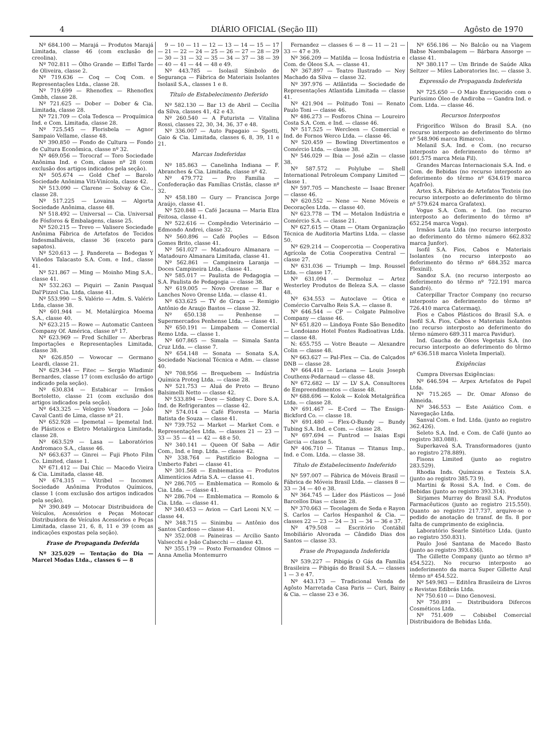4 DIÁRIO OFICIAL (Seção III) Agôsto de 1970
Nº 684.100 — Marajá — Produtos Marajá Limitada, classe 46 (com exclusão de creolina).
Nº 702.811 — Ôlho Grande — Eiffel Tarde de Oliveira, classe 2.
Nº 719.636 — Coq — Coq Com. e Representações Ltda., classe 28.
Nº 719.699 — Rhenoflex — Rhenoflex Gmbh, classe 28.
Nº 721.625 — Dober — Dober & Cia. Limitada, classe 28.
Nº 721.709 — Cola Tedesca — Proquímica Ind. e Com. Limitada, classe 28.
Nº 725.545 — Florisbela — Agnor Sampaio Vellame, classe 48.
Nº 390.850 — Fondo de Cultura — Fondo de Cultura Econômica, classe nº 32.
Nº 469.056 — Torocraf — Toro Sociedade Anônima Ind. e Com, classe nº 28 (com exclusão dos artigos indicados pela seção).
Nº 505.674 — Gold Chef — Barolo Sociedade Anônima Viti-Vinícola, classe 42.
Nº 513.090 — Clarene — Solvay & Cie., classe 28.
Nº 517.225 — Lovaina — Algorta Sociedade Anônima, classe 48.
Nº 518.492 — Universal — Cia. Universal de Fósforos & Embalagens, classe 25.
Nº 520.215 — Trevo — Valisere Sociedade Anônima Fábrica de Artefatos de Tecidos Indesmalháveis, classe 36 (exceto para sapatos).
Nº 520.613 — J. Pandereta — Bodegas Y Viñedos Talacasto S.A. Com. e Ind., classe 41.
Nº 521.867 — Ming — Moinho Ming S.A., classe 41.
Nº 532.263 — Piquiri — Zanin Pasqual Dal'Pizzol Cia. Ltda, classe 41.
Nº 553.990 — S. Valério — Adm. S. Valério Ltda, classe 38.
Nº 601.944 — M. Metalúrgica Moema S.A., classe 40.
Nº 623.215 — Rowe — Automatic Canteen Company Of. América, classe nº 17.
Nº 623.969 — Fred Schiller — Aberbras Importações e Representações Limitada, classe 38.
Nº 626.850 — Vowocar — Germano Leardi, classe 21.
Nº 629.344 — Fitec — Sergio Wladimir Bernardes, classe 17 (com exclusão do artigo indicado pela seção).
Nº 630.834 — Estabicar — Irmãos Bortoletto, classe 21 (com exclusão dos artigos indicados pela seção).
Nº 643.325 — Velogiro Voadora — João Caval Canti de Lima, classe nº 21.
Nº 652.928 — Ipemetal — Ipemetal Ind. de Plásticos e Eletro Metalúrgica Limitada, classe 28.
Nº 663.529 — Lasa — Laboratórios Andromaco S.A., classe 46.
Nº 663.637 — Ginrei — Fuji Photo Film Co. Limited, classe 1.
Nº 671.412 — Dai Chic — Macedo Vieira & Cia. Limitada, classe 48.
Nº 674.315 — Vitribel — Incomex Sociedade Anônima Produtos Químicos, classe 1 (com exclusão dos artigos indicados pela seção).
Nº 390.849 — Motocar Distribuidora de Veículos, Acessórios e Peças Motocar Distribuidora de Veículos Acessórios e Peças Limitada, classe 21, 6, 8, 11 e 39 (com as indicações expostas pela seção).
Frase de Propaganda Deferida
Nº 325.029 — Tentação do Dia — Marcel Modas Ltda., classes 6 — 8
9 — 10 — 11 — 12 — 13 — 14 — 15 — 17 — 21 — 22 — 24 — 25 — 26 — 27 — 28 — 29 — 30 — 31 — 32 — 35 — 34 — 37 — 38 — 39 — 40 — 41 — 44 — 48 e 49.
Nº 443.785 — Isolasil Símbolo de Segurança — Fábrica de Materiais Isolantes Isolasil S.A., classes 1 e 8.
Título de Estabelecimento Deferido
Nº 582.130 — Bar 13 de Abril — Cecília da Silva, classes 41, 42 e 43.
Nº 260.540 — A Futurista — Vitalina Rossi, classes 22, 30, 34, 36, 37 e 48.
Nº 336.007 — Auto Papagaio — Spotti, Gaio & Cia. Limitada, classes 6, 8, 39, 11 e 21.
Marcas Indeferidas
Nº 185.863 — Canelinha Indiana — F. Abranches & Cia. Limitada, classe nº 42.
Nº 479.772 — Pro Familia — Confederação das Famílias Cristãs, classe nº 32.
Nº 458.180 — Gury — Francisca Jorge Araújo, classe 41.
Nº 520.848 — Café Jacauna — Maria Elza Feitosa, classe 41.
Nº 522.616 — Compêndio Veterinário — Edmondo Andrei, classe 32.
Nº 560.896 — Café Poções — Edson Gomes Brito, classe 41.
Nº 561.027 — Matadouro Almanara — Matadouro Almanara Limitada, classe 41.
Nº 562.861 — Campineira Laranja — Doces Campineira Ltda., classe 41.
Nº 585.017 — Paulista de Pedagogia — S.A. Paulista de Pedagogia — classe 38.
Nº 619.005 — Novo Orense — Bar e Lanches Novo Orense Ltda. — classe 41.
Nº 633.625 — TV de Graça — Remigio Antônio de Araujo Bastos — classe 32.
Nº 650.138 — Penhense — Supermercados Penhense Ltda. — classe 41.
Nº 650.191 — Limpabem — Comercial Remo Ltda. — classe 1.
Nº 607.865 — Simala — Simala Santa Cruz Ltda. — classe 7.
Nº 654.148 — Sonata — Sonata S.A. Sociedade Nacional Técnica e Adm. — classe 40.
Nº 708.956 — Brequebem — Indústria Química Proteg Ltda. — classe 28.
Nº 521.753 — Aluá de Preto — Bruno Balsimelli Netto — classe 42.
Nº 533.894 — Dore — Sidney C. Dore S.A. Ind. de Refrigerantes — classe 42.
Nº 574.014 — Café Floresta — Maria Batista de Souza — classe 41.
Nº 739.752 — Market — Market Com. e Representações Ltda. — classes 21 — 23 — 33 — 35 — 41 — 42 — 48 e 50.
Nº 340.141 — Queen Of Saba — Adir Com., Ind. e Imp. Ltda. — classe 42.
Nº 338.764 — Pastifício Bologna — Umberto Fabri — classe 41.
Nº 301.568 — Embiematica — Produtos Alimentícios Adria S.A. — classe 41.
Nº 286.705 — Emblematica — Romolo & Cia. Ltda. — classe 41.
Nº 286.704 — Emblematica — Romolo & Cia. Ltda. — classe 41.
Nº 340.453 — Avion — Carl Leoni N.V. — classe 44.
Nº 348.715 — Sinimbu — Antônio dos Santos Cardoso — classe 41.
Nº 352.008 — Paineiras — Arcilio Santo Valsecchi e João Calsecchi — classe 43.
Nº 355.179 — Posto Fernandez Olmos — Anna Amelia Montemurro
Fernandez — classes 6 — 8 — 11 — 21 — 33 — 47 e 39.
Nº 366.209 — Matilda — Icosa Indústria e Com. de Óleos S.A. — classe 41.
Nº 367.897 — Teatro Ilustrado — Ney Machado da Silva — classe 32.
Nº 397.976 — Atlântida — Sociedade de Representações Atlantida Limitada — classe 41.
Nº 421.904 — Politudo Toni — Renato Paulo Toni — classe 46.
Nº 486.273 — Fosforos China — Loureiro Costa S.A. Com. e Ind. — classe 46.
Nº 517.525 — Wercleen — Comercial e Ind. de Fornos Werco Ltda. — classe 46.
Nº 520.459 — Bowling Divertimentos e Comércio Ltda. — classe 38.
Nº 546.029 — Ibia — José aZin — classe 38.
Nº 587.572 — Polylube — Shell International Petroleum Company Limited — classe 1.
Nº 597.705 — Mancheste — Isaac Brener — classe 46.
Nº 620.552 — Nene — Nene Móveis e Decorações Ltda. — classe 40.
Nº 623.778 — TM — Metalon Indústria e Comércio S.A. — classe 21.
Nº 627.615 — Otam — Otam Organização Técnica de Auditoria Martins Ltda. — classe 50.
Nº 629.214 — Coopercotia — Cooperativa Agrícola de Cotia Cooperativa Central — classe 27.
Nº 631.036 — Triumph — Imp. Roussel Ltda. — classe 17.
Nº 631.094 — Dermoluz — Artez Westerley Produtos de Beleza S.A. — classe 48.
Nº 634.553 — Autoclave — Ótica e Comércio Carvalho Reis S.A. — classe 8.
Nº 646.544 — CP — Colgate Palmolive Company — classe 46.
Nº 651.820 — Lindoya Fonte São Benedito — Londoiano Hotel Fontes Radioativas Ltda. — classe 48.
N: 655.755 — Votre Beaute — Alexandre Colin — classe 48.
Nº 663.627 — Pal-Flex — Cia. de Calçados DNB — classe 28.
Nº 664.418 — Loriana — Louis Joseph Couthenx-Pedarnaud — classe 48.
Nº 672.682 — LV — LV S.A. Consultores de Empreendimentos — classe 48.
Nº 688.696 — Kolok — Kolok Metalgráfica Ltda. — classe 28.
Nº 691.467 — E-Cord — The Ensign-Bickford Co. — classe 18.
Nº 691.480 — Flex-O-Bundy — Bundy Tubing S.A. Ind. e Com. — classe 28.
Nº 697.694 — Funtrod — Isaias Espi Garcia — classe 5.
Nº 406.710 — Titanus — Titanus Imp., Ind. e Com. Ltda. — classe 38.
Título de Estabelecimento Indeferido
Nº 597.007 — Fábrica de Móveis Brasil — Fábrica de Móveis Brasil Ltda. — classes 8 — 33 — 34 — 40 e 38.
Nº 364.745 — Lider dos Plásticos — José Barcellos Dias — classe 28.
Nº 370.663 — Tecelagem de Seda e Rayon S. Carlos — Carlos Hespanhol & Cia. — classes 22 — 23 — 24 — 31 — 34 — 36 e 37.
Nº 479.508 — Escritório Contábil Imobiliário Alvorada — Cândido Dias dos Santos — classe 33.
Frase de Propaganda Indeferida
Nº 539.227 — Pibigás O Gás da Familia Brasileira — Pibigás do Brasil S.A. — classes 1 — 3 e 47.
Nº 443.173 — Tradicional Venda de Agôsto Marretada Casa Paris — Curi, Bainy & Cia. — classe 23 e 36.
Nº 656.186 — No Balcão ou na Viagem Babse Naembalagem — Bárbara Ansorge — classe 41.
Nº 380.117 — Um Brinde de Saúde Alka Seltzer — Miles Laboratories Inc. — classe 3.
Expressão de Propaganda Indeferida
Nº 725.650 — O Maio Enriquecido com o Puríssimo Óleo de Andiroba — Gandra Ind. e Com. Ltda. — classe 46.
Recursos Interpostos
Frigorífico Wilson do Brasil S.A. (no recurso interposto ao deferimento do têrmo nº 548.906 marca Rimarco).
Melanil S.A. Ind. e Com. (no recurso interposto ao deferimento do têrmo nº 601.575 marca Meia Fil).
Grandes Marcas Internacionais S.A. Ind. e Com. de Bebidas (no recurso interposto ao deferimento do têrmo nº 634.619 marca Açafrôo).
Artex S.A. Fábrica de Artefatos Texteis (no recurso interposto ao deferimento do têrmo nº 579.624 marca Grafatex).
Vogue S.A. Com. e Ind. (no recurso interposto ao deferimento do têrmo nº 652.254 marca Voga).
Irmãos Luta Ltda (no recurso interposto ao deferimento do têrmo número 662.832 marca Junfor).
Isofil S.A. Fios, Cabos e Materiais Isolantes (no recurso interposto ao deferimento do têrmo nº 684.352 marca Flexinil).
Sandoz S.A. (no recurso interposto ao deferimento do têrmo nº 722.191 marca Sandré).
Caterpillar Tractor Company (no recurso interposto ao deferimento do têrmo nº 726.410 marca Catermaq).
Fios e Cabos Plásticos do Brasil S.A. e Isofil S.A. Fios, Cabos e Materiais Isolantes (no recurso interposto ao deferimento do têrmo número 689.311 marca Pavidur).
Ind. Gaucha de Óleos Vegetais S.A. (no recurso interposto ao deferimento do têrmo nº 636.518 marca Violeta Imperial).
Exigências
Cumpra Diversas Exigências:
Nº 646.594 — Arpex Artefatos de Papel Ltda.
Nº 715.265 — Dr. Omar Afonso de Almeida.
Nº 346.553 — Este Asiático Com. e Navegação Ltda.
Sanval Com. e Ind. Ltda. (junto ao registro 362.426).
Seleto S.A. Ind. e Com. de Café (junto ao registro 383.088).
Superkaveá S.A. Transformadores (junto ao registro 278.889).
Fisons Limited (junto ao registro 283.529).
Rhodia Inds. Químicas e Texteis S.A. (junto ao registro 385.73 9).
Martini & Rossi S.A. Ind. e Com. de Bebidas (junto ao registro 393.314).
Sirjames Murray do Brasil S.A. Produtos Farmacêuticos (junto ao registro 215.550). Quanto ao registro 217.737, arquive-se o pedido de anotação de transf. de fls. 8 por falta de cumprimento de exigência.
Laboratório Searle Sintético Ltda. (junto ao registro 350.831).
Paulo José Santana de Macedo Basto (junto ao registro 393.636).
The Gillette Company (junto ao têrmo nº 454.522). No recurso interposto ao indeferimento da marca Super Gillette Azul têrmo nº 454.522.
Nº 549.983 — Editôra Brasileira de Livros e Revistas Edibrás Ltda.
Nº 750.610 — Dino Genovesi.
Nº 750.891 — Distribuidora Difercos Cosméticos Ltda.
Nº 751.409 — Cobisbel Comercial Distribuidora de Bebidas Ltda.